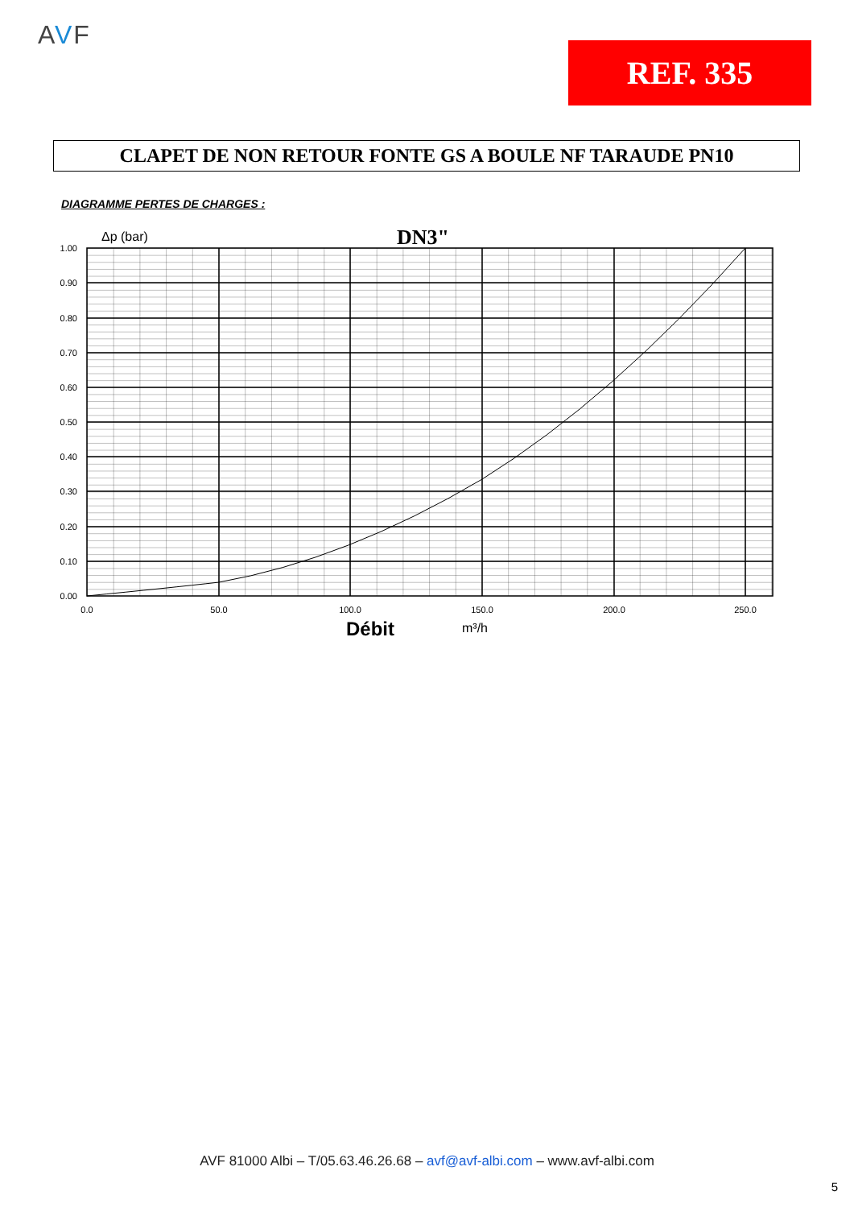AVF
REF. 335
CLAPET DE NON RETOUR FONTE GS A BOULE NF TARAUDE PN10
DIAGRAMME PERTES DE CHARGES :
1.00
0.90
0.80
0.70
0.60
0.50
0.40
0.30
0.20
0.10
0.00
0.0
50.0
100.0
150.0
200.0
250.0
Δp (bar)
DN3"
Débit
m³/h
AVF 81000 Albi – T/05.63.46.26.68 – avf@avf-albi.com – www.avf-albi.com
5